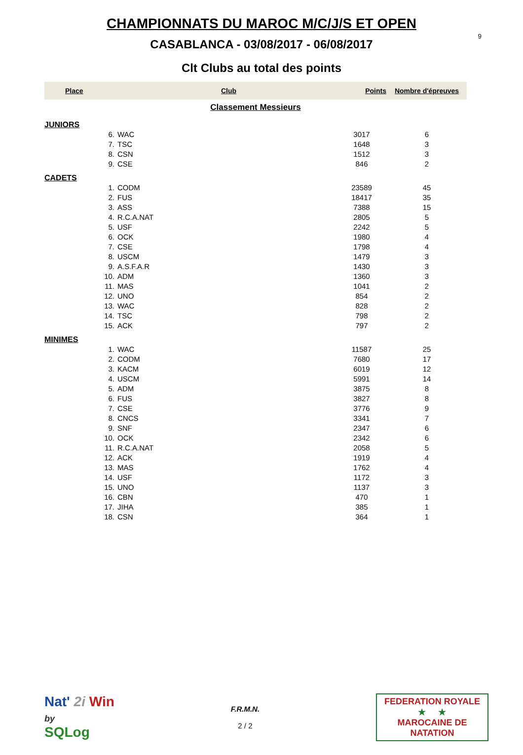9
CHAMPIONNATS DU MAROC M/C/J/S ET OPEN
CASABLANCA - 03/08/2017 - 06/08/2017
Clt Clubs au total des points
| Place | Club | Points | Nombre d'épreuves |
| --- | --- | --- | --- |
| Classement Messieurs | | | |
| JUNIORS | | | |
| 6. | WAC | 3017 | 6 |
| 7. | TSC | 1648 | 3 |
| 8. | CSN | 1512 | 3 |
| 9. | CSE | 846 | 2 |
| CADETS | | | |
| 1. | CODM | 23589 | 45 |
| 2. | FUS | 18417 | 35 |
| 3. | ASS | 7388 | 15 |
| 4. | R.C.A.NAT | 2805 | 5 |
| 5. | USF | 2242 | 5 |
| 6. | OCK | 1980 | 4 |
| 7. | CSE | 1798 | 4 |
| 8. | USCM | 1479 | 3 |
| 9. | A.S.F.A.R | 1430 | 3 |
| 10. | ADM | 1360 | 3 |
| 11. | MAS | 1041 | 2 |
| 12. | UNO | 854 | 2 |
| 13. | WAC | 828 | 2 |
| 14. | TSC | 798 | 2 |
| 15. | ACK | 797 | 2 |
| MINIMES | | | |
| 1. | WAC | 11587 | 25 |
| 2. | CODM | 7680 | 17 |
| 3. | KACM | 6019 | 12 |
| 4. | USCM | 5991 | 14 |
| 5. | ADM | 3875 | 8 |
| 6. | FUS | 3827 | 8 |
| 7. | CSE | 3776 | 9 |
| 8. | CNCS | 3341 | 7 |
| 9. | SNF | 2347 | 6 |
| 10. | OCK | 2342 | 6 |
| 11. | R.C.A.NAT | 2058 | 5 |
| 12. | ACK | 1919 | 4 |
| 13. | MAS | 1762 | 4 |
| 14. | USF | 1172 | 3 |
| 15. | UNO | 1137 | 3 |
| 16. | CBN | 470 | 1 |
| 17. | JIHA | 385 | 1 |
| 18. | CSN | 364 | 1 |
Nat' 2i Win
by
SQLog
F.R.M.N.
2 / 2
FEDERATION ROYALE
★ ★
MAROCAINE DE NATATION